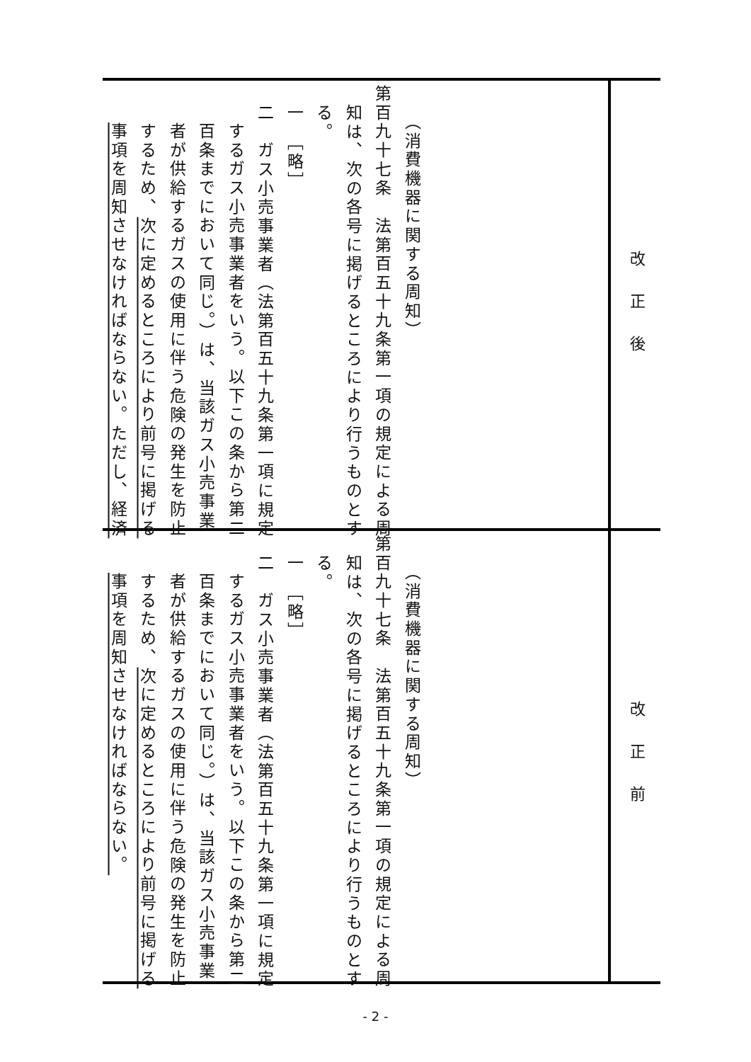| 改正後 | （消費機器に関する周知） 第百九十七条 法第百五十九条第一項の規定による周 知は、次の各号に掲げるところにより行うものとす る。 一 ［略］ 二 ガス小売事業者（法第百五十九条第一項に規定 するガス小売事業者をいう。以下この条から第二 百条までにおいて同じ。）は、当該ガス小売事業 者が供給するガスの使用に伴う危険の発生を防止 するため、 次に定めるところにより前号に掲げる 事項を周知させなければならない。ただし、経済 |
| 改正前 | （消費機器に関する周知） 第百九十七条 法第百五十九条第一項の規定による周 知は、次の各号に掲げるところにより行うものとす る。 一 ［略］ 二 ガス小売事業者（法第百五十九条第一項に規定 するガス小売事業者をいう。以下この条から第二 百条までにおいて同じ。）は、当該ガス小売事業 者が供給するガスの使用に伴う危険の発生を防止 するため、 次に定めるところにより前号に掲げる 事項を周知させなければならない。 |
- 2 -